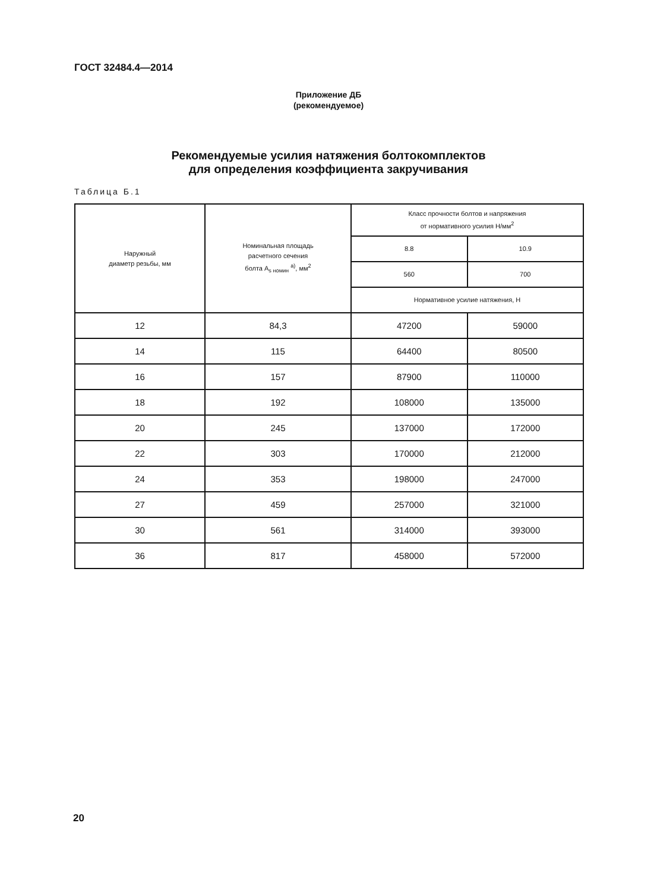ГОСТ 32484.4—2014
Приложение ДБ
(рекомендуемое)
Рекомендуемые усилия натяжения болтокомплектов
для определения коэффициента закручивания
Таблица Б.1
| Наружный диаметр резьбы, мм | Номинальная площадь расчетного сечения болта A<sub>s номин</sub> <sup>a)</sup>, мм<sup>2</sup> | Класс прочности болтов и напряжения от нормативного усилия Н/мм<sup>2</sup> | |
| --- | --- | --- | --- |
| | | 8.8 | 10.9 |
| | | 560 | 700 |
| | | Нормативное усилие натяжения, Н | |
| 12 | 84,3 | 47200 | 59000 |
| 14 | 115 | 64400 | 80500 |
| 16 | 157 | 87900 | 110000 |
| 18 | 192 | 108000 | 135000 |
| 20 | 245 | 137000 | 172000 |
| 22 | 303 | 170000 | 212000 |
| 24 | 353 | 198000 | 247000 |
| 27 | 459 | 257000 | 321000 |
| 30 | 561 | 314000 | 393000 |
| 36 | 817 | 458000 | 572000 |
20